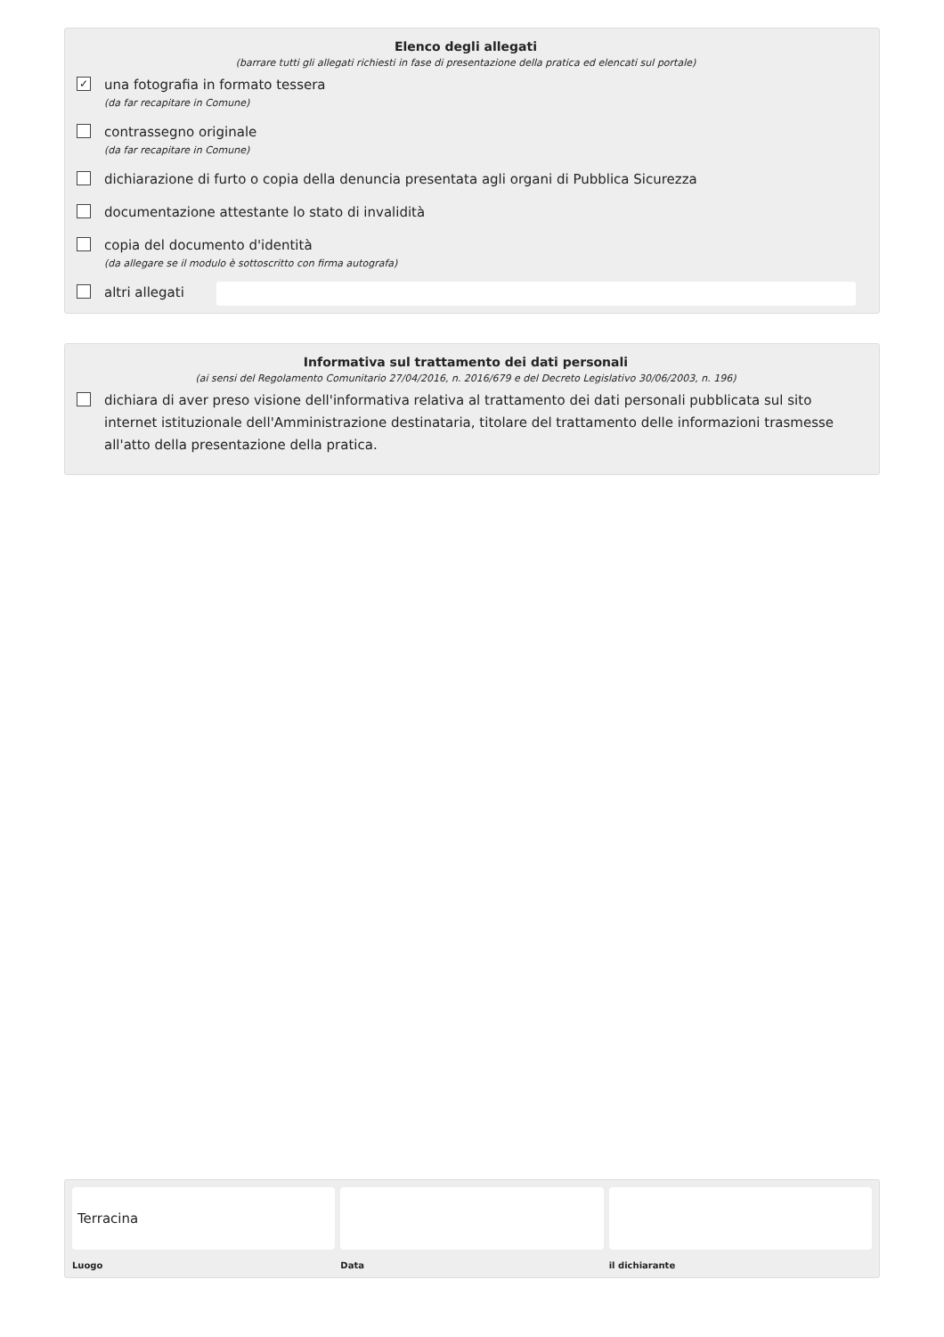Elenco degli allegati
(barrare tutti gli allegati richiesti in fase di presentazione della pratica ed elencati sul portale)
✓
una fotografia in formato tessera
(da far recapitare in Comune)
contrassegno originale
(da far recapitare in Comune)
dichiarazione di furto o copia della denuncia presentata agli organi di Pubblica Sicurezza
documentazione attestante lo stato di invalidità
copia del documento d'identità
(da allegare se il modulo è sottoscritto con firma autografa)
altri allegati
Informativa sul trattamento dei dati personali
(ai sensi del Regolamento Comunitario 27/04/2016, n. 2016/679 e del Decreto Legislativo 30/06/2003, n. 196)
dichiara di aver preso visione dell'informativa relativa al trattamento dei dati personali pubblicata sul sito internet istituzionale dell'Amministrazione destinataria, titolare del trattamento delle informazioni trasmesse all'atto della presentazione della pratica.
Terracina
Luogo
Data il dichiarante